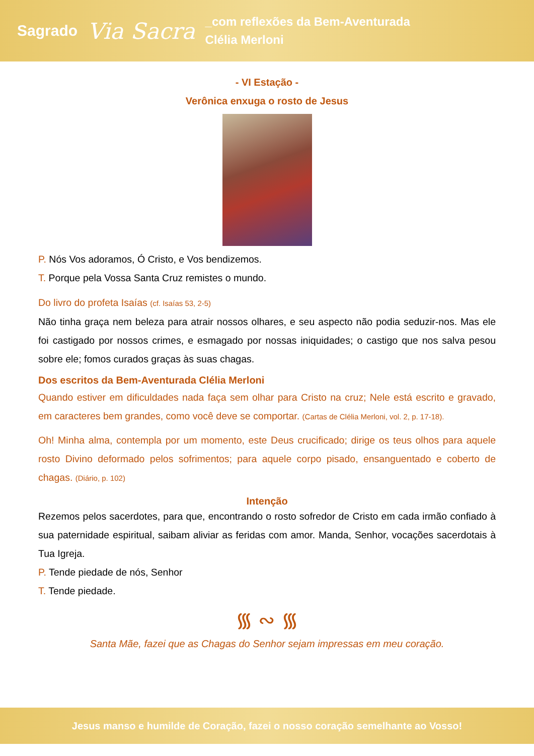Sagrado
Via Sacra
_com reflexões da Bem-Aventurada
Clélia Merloni
- VI Estação -
Verônica enxuga o rosto de Jesus
P. Nós Vos adoramos, Ó Cristo, e Vos bendizemos.
T. Porque pela Vossa Santa Cruz remistes o mundo.
Do livro do profeta Isaías (cf. Isaías 53, 2-5)
Não tinha graça nem beleza para atrair nossos olhares, e seu aspecto não podia seduzir-nos. Mas ele foi castigado por nossos crimes, e esmagado por nossas iniquidades; o castigo que nos salva pesou sobre ele; fomos curados graças às suas chagas.
Dos escritos da Bem-Aventurada Clélia Merloni
Quando estiver em dificuldades nada faça sem olhar para Cristo na cruz; Nele está escrito e gravado, em caracteres bem grandes, como você deve se comportar. (Cartas de Clélia Merloni, vol. 2, p. 17-18).
Oh! Minha alma, contempla por um momento, este Deus crucificado; dirige os teus olhos para aquele rosto Divino deformado pelos sofrimentos; para aquele corpo pisado, ensanguentado e coberto de chagas. (Diário, p. 102)
Intenção
Rezemos pelos sacerdotes, para que, encontrando o rosto sofredor de Cristo em cada irmão confiado à sua paternidade espiritual, saibam aliviar as feridas com amor. Manda, Senhor, vocações sacerdotais à Tua Igreja.
P. Tende piedade de nós, Senhor
T. Tende piedade.
᯾ ∾ ᯾
Santa Mãe, fazei que as Chagas do Senhor sejam impressas em meu coração.
Jesus manso e humilde de Coração, fazei o nosso coração semelhante ao Vosso!